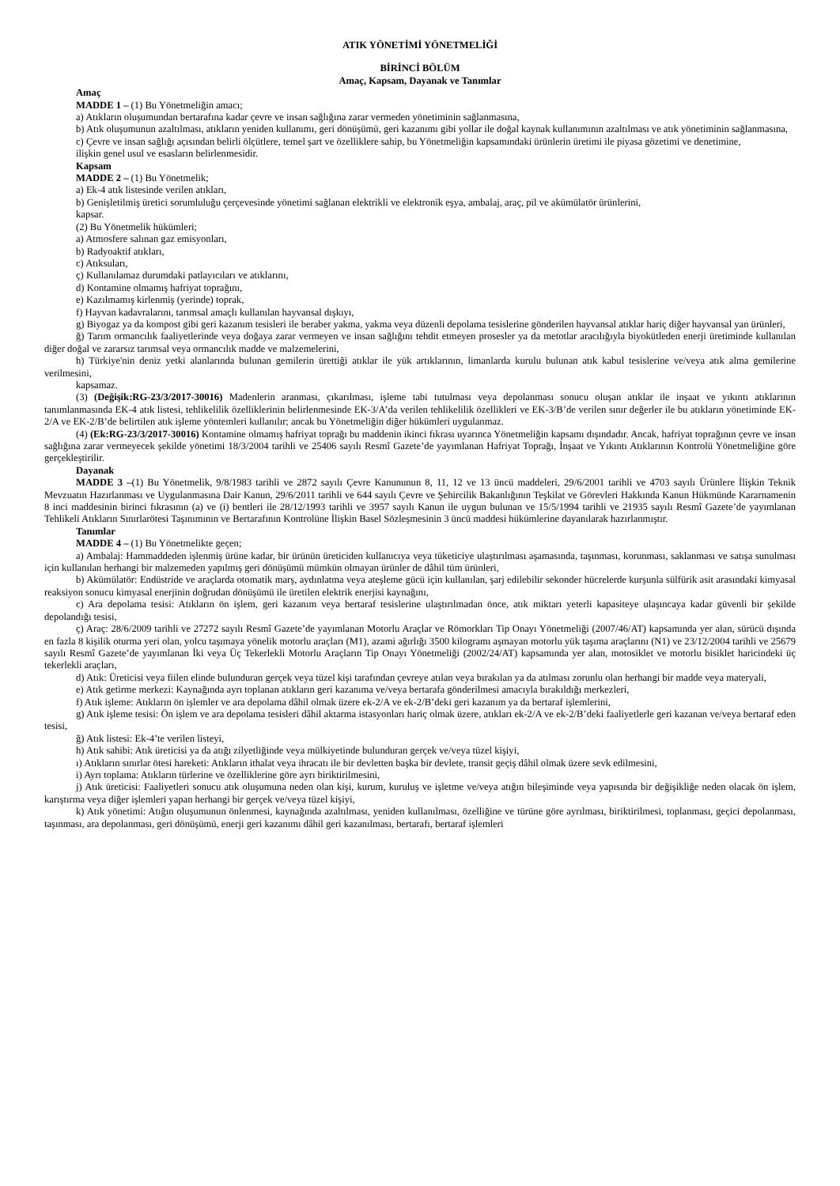ATIK YÖNETİMİ YÖNETMELİĞİ
BİRİNCİ BÖLÜM
Amaç, Kapsam, Dayanak ve Tanımlar
Amaç
MADDE 1 – (1) Bu Yönetmeliğin amacı;
a) Atıkların oluşumundan bertarafına kadar çevre ve insan sağlığına zarar vermeden yönetiminin sağlanmasına,
b) Atık oluşumunun azaltılması, atıkların yeniden kullanımı, geri dönüşümü, geri kazanımı gibi yollar ile doğal kaynak kullanımının azaltılması ve atık yönetiminin sağlanmasına,
c) Çevre ve insan sağlığı açısından belirli ölçütlere, temel şart ve özelliklere sahip, bu Yönetmeliğin kapsamındaki ürünlerin üretimi ile piyasa gözetimi ve denetimine,
ilişkin genel usul ve esasların belirlenmesidir.
Kapsam
MADDE 2 – (1) Bu Yönetmelik;
a) Ek-4 atık listesinde verilen atıkları,
b) Genişletilmiş üretici sorumluluğu çerçevesinde yönetimi sağlanan elektrikli ve elektronik eşya, ambalaj, araç, pil ve akümülatör ürünlerini,
kapsar.
(2) Bu Yönetmelik hükümleri;
a) Atmosfere salınan gaz emisyonları,
b) Radyoaktif atıkları,
c) Atıksuları,
ç) Kullanılamaz durumdaki patlayıcıları ve atıklarını,
d) Kontamine olmamış hafriyat toprağını,
e) Kazılmamış kirlenmiş (yerinde) toprak,
f) Hayvan kadavralarını, tarımsal amaçlı kullanılan hayvansal dışkıyı,
g) Biyogaz ya da kompost gibi geri kazanım tesisleri ile beraber yakma, yakma veya düzenli depolama tesislerine gönderilen hayvansal atıklar hariç diğer hayvansal yan ürünleri,
ğ) Tarım ormancılık faaliyetlerinde veya doğaya zarar vermeyen ve insan sağlığını tehdit etmeyen prosesler ya da metotlar aracılığıyla biyokütleden enerji üretiminde kullanılan diğer doğal ve zararsız tarımsal veya ormancılık madde ve malzemelerini,
h) Türkiye'nin deniz yetki alanlarında bulunan gemilerin ürettiği atıklar ile yük artıklarının, limanlarda kurulu bulunan atık kabul tesislerine ve/veya atık alma gemilerine verilmesini,
kapsamaz.
(3) (Değişik:RG-23/3/2017-30016) Madenlerin aranması, çıkarılması, işleme tabi tutulması veya depolanması sonucu oluşan atıklar ile inşaat ve yıkıntı atıklarının tanımlanmasında EK-4 atık listesi, tehlikelilik özelliklerinin belirlenmesinde EK-3/A’da verilen tehlikelilik özellikleri ve EK-3/B’de verilen sınır değerler ile bu atıkların yönetiminde EK-2/A ve EK-2/B’de belirtilen atık işleme yöntemleri kullanılır; ancak bu Yönetmeliğin diğer hükümleri uygulanmaz.
(4) (Ek:RG-23/3/2017-30016) Kontamine olmamış hafriyat toprağı bu maddenin ikinci fıkrası uyarınca Yönetmeliğin kapsamı dışındadır. Ancak, hafriyat toprağının çevre ve insan sağlığına zarar vermeyecek şekilde yönetimi 18/3/2004 tarihli ve 25406 sayılı Resmî Gazete’de yayımlanan Hafriyat Toprağı, İnşaat ve Yıkıntı Atıklarının Kontrolü Yönetmeliğine göre gerçekleştirilir.
Dayanak
MADDE 3 –(1) Bu Yönetmelik, 9/8/1983 tarihli ve 2872 sayılı Çevre Kanununun 8, 11, 12 ve 13 üncü maddeleri, 29/6/2001 tarihli ve 4703 sayılı Ürünlere İlişkin Teknik Mevzuatın Hazırlanması ve Uygulanmasına Dair Kanun, 29/6/2011 tarihli ve 644 sayılı Çevre ve Şehircilik Bakanlığının Teşkilat ve Görevleri Hakkında Kanun Hükmünde Kararnamenin 8 inci maddesinin birinci fıkrasının (a) ve (i) bentleri ile 28/12/1993 tarihli ve 3957 sayılı Kanun ile uygun bulunan ve 15/5/1994 tarihli ve 21935 sayılı Resmî Gazete’de yayımlanan Tehlikeli Atıkların Sınırlarötesi Taşınımının ve Bertarafının Kontrolüne İlişkin Basel Sözleşmesinin 3 üncü maddesi hükümlerine dayanılarak hazırlanmıştır.
Tanımlar
MADDE 4 – (1) Bu Yönetmelikte geçen;
a) Ambalaj: Hammaddeden işlenmiş ürüne kadar, bir ürünün üreticiden kullanıcıya veya tüketiciye ulaştırılması aşamasında, taşınması, korunması, saklanması ve satışa sunulması için kullanılan herhangi bir malzemeden yapılmış geri dönüşümü mümkün olmayan ürünler de dâhil tüm ürünleri,
b) Akümülatör: Endüstride ve araçlarda otomatik marş, aydınlatma veya ateşleme gücü için kullanılan, şarj edilebilir sekonder hücrelerde kurşunla sülfürik asit arasındaki kimyasal reaksiyon sonucu kimyasal enerjinin doğrudan dönüşümü ile üretilen elektrik enerjisi kaynağını,
c) Ara depolama tesisi: Atıkların ön işlem, geri kazanım veya bertaraf tesislerine ulaştırılmadan önce, atık miktarı yeterli kapasiteye ulaşıncaya kadar güvenli bir şekilde depolandığı tesisi,
ç) Araç: 28/6/2009 tarihli ve 27272 sayılı Resmî Gazete’de yayımlanan Motorlu Araçlar ve Römorkları Tip Onayı Yönetmeliği (2007/46/AT) kapsamında yer alan, sürücü dışında en fazla 8 kişilik oturma yeri olan, yolcu taşımaya yönelik motorlu araçları (M1), azami ağırlığı 3500 kilogramı aşmayan motorlu yük taşıma araçlarını (N1) ve 23/12/2004 tarihli ve 25679 sayılı Resmî Gazete’de yayımlanan İki veya Üç Tekerlekli Motorlu Araçların Tip Onayı Yönetmeliği (2002/24/AT) kapsamında yer alan, motosiklet ve motorlu bisiklet haricindeki üç tekerlekli araçları,
d) Atık: Üreticisi veya fiilen elinde bulunduran gerçek veya tüzel kişi tarafından çevreye atılan veya bırakılan ya da atılması zorunlu olan herhangi bir madde veya materyali,
e) Atık getirme merkezi: Kaynağında ayrı toplanan atıkların geri kazanıma ve/veya bertarafa gönderilmesi amacıyla bırakıldığı merkezleri,
f) Atık işleme: Atıkların ön işlemler ve ara depolama dâhil olmak üzere ek-2/A ve ek-2/B’deki geri kazanım ya da bertaraf işlemlerini,
g) Atık işleme tesisi: Ön işlem ve ara depolama tesisleri dâhil aktarma istasyonları hariç olmak üzere, atıkları ek-2/A ve ek-2/B’deki faaliyetlerle geri kazanan ve/veya bertaraf eden tesisi,
ğ) Atık listesi: Ek-4’te verilen listeyi,
h) Atık sahibi: Atık üreticisi ya da atığı zilyetliğinde veya mülkiyetinde bulunduran gerçek ve/veya tüzel kişiyi,
ı) Atıkların sınırlar ötesi hareketi: Atıkların ithalat veya ihracatı ile bir devletten başka bir devlete, transit geçiş dâhil olmak üzere sevk edilmesini,
i) Ayrı toplama: Atıkların türlerine ve özelliklerine göre ayrı biriktirilmesini,
j) Atık üreticisi: Faaliyetleri sonucu atık oluşumuna neden olan kişi, kurum, kuruluş ve işletme ve/veya atığın bileşiminde veya yapısında bir değişikliğe neden olacak ön işlem, karıştırma veya diğer işlemleri yapan herhangi bir gerçek ve/veya tüzel kişiyi,
k) Atık yönetimi: Atığın oluşumunun önlenmesi, kaynağında azaltılması, yeniden kullanılması, özelliğine ve türüne göre ayrılması, biriktirilmesi, toplanması, geçici depolanması, taşınması, ara depolanması, geri dönüşümü, enerji geri kazanımı dâhil geri kazanılması, bertarafı, bertaraf işlemleri